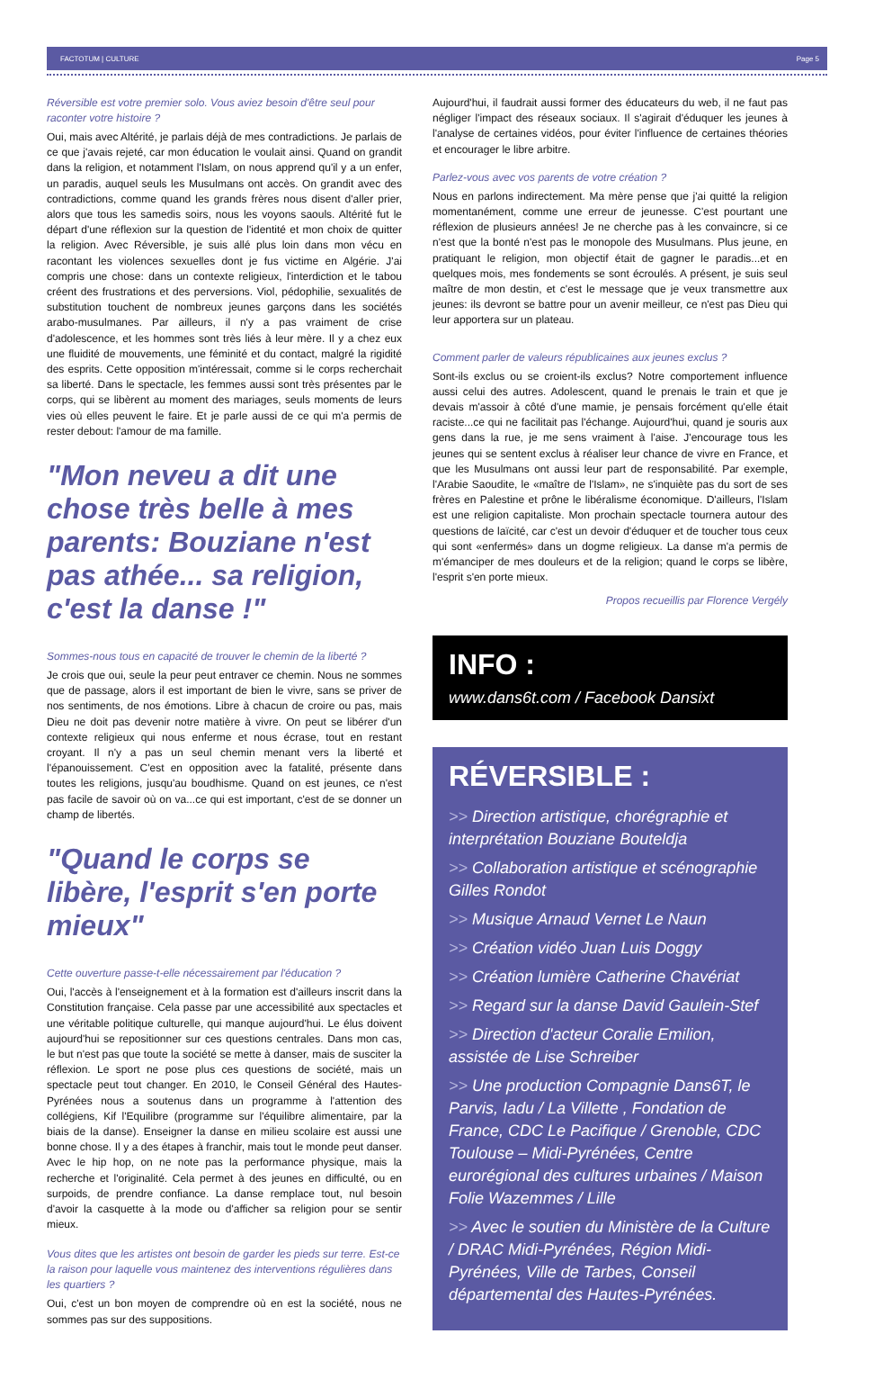FACTOTUM | CULTURE Page 5
Réversible est votre premier solo. Vous aviez besoin d'être seul pour raconter votre histoire ?
Oui, mais avec Altérité, je parlais déjà de mes contradictions. Je parlais de ce que j'avais rejeté, car mon éducation le voulait ainsi. Quand on grandit dans la religion, et notamment l'Islam, on nous apprend qu'il y a un enfer, un paradis, auquel seuls les Musulmans ont accès. On grandit avec des contradictions, comme quand les grands frères nous disent d'aller prier, alors que tous les samedis soirs, nous les voyons saouls. Altérité fut le départ d'une réflexion sur la question de l'identité et mon choix de quitter la religion. Avec Réversible, je suis allé plus loin dans mon vécu en racontant les violences sexuelles dont je fus victime en Algérie. J'ai compris une chose: dans un contexte religieux, l'interdiction et le tabou créent des frustrations et des perversions. Viol, pédophilie, sexualités de substitution touchent de nombreux jeunes garçons dans les sociétés arabo-musulmanes. Par ailleurs, il n'y a pas vraiment de crise d'adolescence, et les hommes sont très liés à leur mère. Il y a chez eux une fluidité de mouvements, une féminité et du contact, malgré la rigidité des esprits. Cette opposition m'intéressait, comme si le corps recherchait sa liberté. Dans le spectacle, les femmes aussi sont très présentes par le corps, qui se libèrent au moment des mariages, seuls moments de leurs vies où elles peuvent le faire. Et je parle aussi de ce qui m'a permis de rester debout: l'amour de ma famille.
"Mon neveu a dit une chose très belle à mes parents: Bouziane n'est pas athée... sa religion, c'est la danse !"
Sommes-nous tous en capacité de trouver le chemin de la liberté ?
Je crois que oui, seule la peur peut entraver ce chemin. Nous ne sommes que de passage, alors il est important de bien le vivre, sans se priver de nos sentiments, de nos émotions. Libre à chacun de croire ou pas, mais Dieu ne doit pas devenir notre matière à vivre. On peut se libérer d'un contexte religieux qui nous enferme et nous écrase, tout en restant croyant. Il n'y a pas un seul chemin menant vers la liberté et l'épanouissement. C'est en opposition avec la fatalité, présente dans toutes les religions, jusqu'au boudhisme. Quand on est jeunes, ce n'est pas facile de savoir où on va...ce qui est important, c'est de se donner un champ de libertés.
"Quand le corps se libère, l'esprit s'en porte mieux"
Cette ouverture passe-t-elle nécessairement par l'éducation ?
Oui, l'accès à l'enseignement et à la formation est d'ailleurs inscrit dans la Constitution française. Cela passe par une accessibilité aux spectacles et une véritable politique culturelle, qui manque aujourd'hui. Le élus doivent aujourd'hui se repositionner sur ces questions centrales. Dans mon cas, le but n'est pas que toute la société se mette à danser, mais de susciter la réflexion. Le sport ne pose plus ces questions de société, mais un spectacle peut tout changer. En 2010, le Conseil Général des Hautes-Pyrénées nous a soutenus dans un programme à l'attention des collégiens, Kif l'Equilibre (programme sur l'équilibre alimentaire, par la biais de la danse). Enseigner la danse en milieu scolaire est aussi une bonne chose. Il y a des étapes à franchir, mais tout le monde peut danser. Avec le hip hop, on ne note pas la performance physique, mais la recherche et l'originalité. Cela permet à des jeunes en difficulté, ou en surpoids, de prendre confiance. La danse remplace tout, nul besoin d'avoir la casquette à la mode ou d'afficher sa religion pour se sentir mieux.
Vous dites que les artistes ont besoin de garder les pieds sur terre. Est-ce la raison pour laquelle vous maintenez des interventions régulières dans les quartiers ?
Oui, c'est un bon moyen de comprendre où en est la société, nous ne sommes pas sur des suppositions.
Aujourd'hui, il faudrait aussi former des éducateurs du web, il ne faut pas négliger l'impact des réseaux sociaux. Il s'agirait d'éduquer les jeunes à l'analyse de certaines vidéos, pour éviter l'influence de certaines théories et encourager le libre arbitre.
Parlez-vous avec vos parents de votre création ?
Nous en parlons indirectement. Ma mère pense que j'ai quitté la religion momentanément, comme une erreur de jeunesse. C'est pourtant une réflexion de plusieurs années! Je ne cherche pas à les convaincre, si ce n'est que la bonté n'est pas le monopole des Musulmans. Plus jeune, en pratiquant le religion, mon objectif était de gagner le paradis...et en quelques mois, mes fondements se sont écroulés. A présent, je suis seul maître de mon destin, et c'est le message que je veux transmettre aux jeunes: ils devront se battre pour un avenir meilleur, ce n'est pas Dieu qui leur apportera sur un plateau.
Comment parler de valeurs républicaines aux jeunes exclus ?
Sont-ils exclus ou se croient-ils exclus? Notre comportement influence aussi celui des autres. Adolescent, quand le prenais le train et que je devais m'assoir à côté d'une mamie, je pensais forcément qu'elle était raciste...ce qui ne facilitait pas l'échange. Aujourd'hui, quand je souris aux gens dans la rue, je me sens vraiment à l'aise. J'encourage tous les jeunes qui se sentent exclus à réaliser leur chance de vivre en France, et que les Musulmans ont aussi leur part de responsabilité. Par exemple, l'Arabie Saoudite, le «maître de l'Islam», ne s'inquiète pas du sort de ses frères en Palestine et prône le libéralisme économique. D'ailleurs, l'Islam est une religion capitaliste. Mon prochain spectacle tournera autour des questions de laïcité, car c'est un devoir d'éduquer et de toucher tous ceux qui sont «enfermés» dans un dogme religieux. La danse m'a permis de m'émanciper de mes douleurs et de la religion; quand le corps se libère, l'esprit s'en porte mieux.
Propos recueillis par Florence Vergély
INFO :
www.dans6t.com / Facebook Dansixt
RÉVERSIBLE :
>> Direction artistique, chorégraphie et interprétation Bouziane Bouteldja
>> Collaboration artistique et scénographie Gilles Rondot
>> Musique Arnaud Vernet Le Naun
>> Création vidéo Juan Luis Doggy
>> Création lumière Catherine Chavériat
>> Regard sur la danse David Gaulein-Stef
>> Direction d'acteur Coralie Emilion, assistée de Lise Schreiber
>> Une production Compagnie Dans6T, le Parvis, Iadu / La Villette , Fondation de France, CDC Le Pacifique / Grenoble, CDC Toulouse – Midi-Pyrénées, Centre eurorégional des cultures urbaines / Maison Folie Wazemmes / Lille
>> Avec le soutien du Ministère de la Culture / DRAC Midi-Pyrénées, Région Midi-Pyrénées, Ville de Tarbes, Conseil départemental des Hautes-Pyrénées.